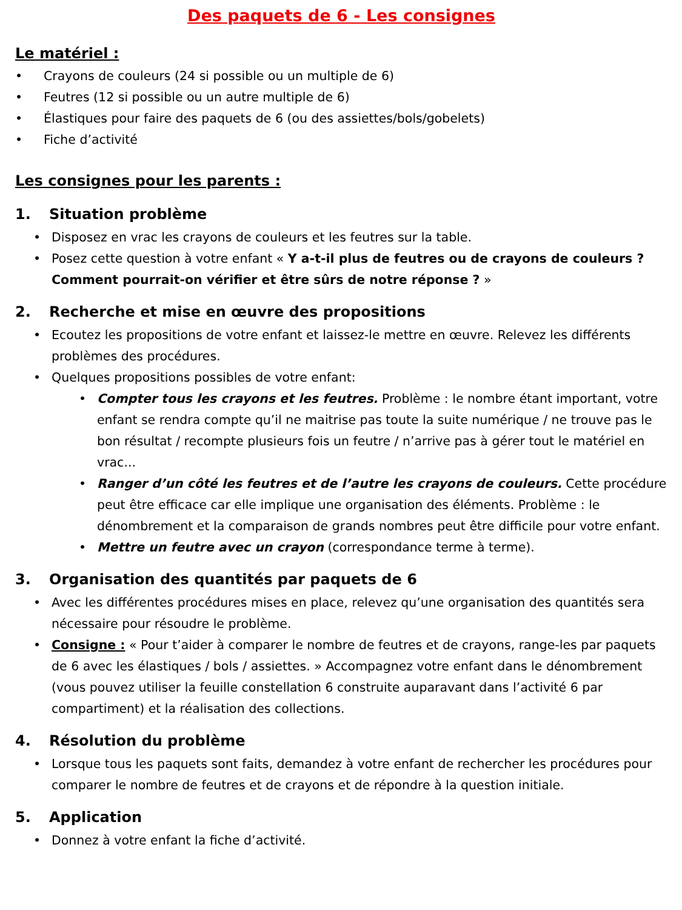Des paquets de 6 - Les consignes
Le matériel :
• Crayons de couleurs (24 si possible ou un multiple de 6)
• Feutres (12 si possible ou un autre multiple de 6)
• Élastiques pour faire des paquets de 6 (ou des assiettes/bols/gobelets)
• Fiche d’activité
Les consignes pour les parents :
1. Situation problème
• Disposez en vrac les crayons de couleurs et les feutres sur la table.
• Posez cette question à votre enfant « Y a-t-il plus de feutres ou de crayons de couleurs ? Comment pourrait-on vérifier et être sûrs de notre réponse ? »
2. Recherche et mise en œuvre des propositions
• Ecoutez les propositions de votre enfant et laissez-le mettre en œuvre. Relevez les différents problèmes des procédures.
• Quelques propositions possibles de votre enfant:
• Compter tous les crayons et les feutres. Problème : le nombre étant important, votre enfant se rendra compte qu’il ne maitrise pas toute la suite numérique / ne trouve pas le bon résultat / recompte plusieurs fois un feutre / n’arrive pas à gérer tout le matériel en vrac...
• Ranger d’un côté les feutres et de l’autre les crayons de couleurs. Cette procédure peut être efficace car elle implique une organisation des éléments. Problème : le dénombrement et la comparaison de grands nombres peut être difficile pour votre enfant.
• Mettre un feutre avec un crayon (correspondance terme à terme).
3. Organisation des quantités par paquets de 6
• Avec les différentes procédures mises en place, relevez qu’une organisation des quantités sera nécessaire pour résoudre le problème.
• Consigne : « Pour t’aider à comparer le nombre de feutres et de crayons, range-les par paquets de 6 avec les élastiques / bols / assiettes. » Accompagnez votre enfant dans le dénombrement (vous pouvez utiliser la feuille constellation 6 construite auparavant dans l’activité 6 par compartiment) et la réalisation des collections.
4. Résolution du problème
• Lorsque tous les paquets sont faits, demandez à votre enfant de rechercher les procédures pour comparer le nombre de feutres et de crayons et de répondre à la question initiale.
5. Application
• Donnez à votre enfant la fiche d’activité.